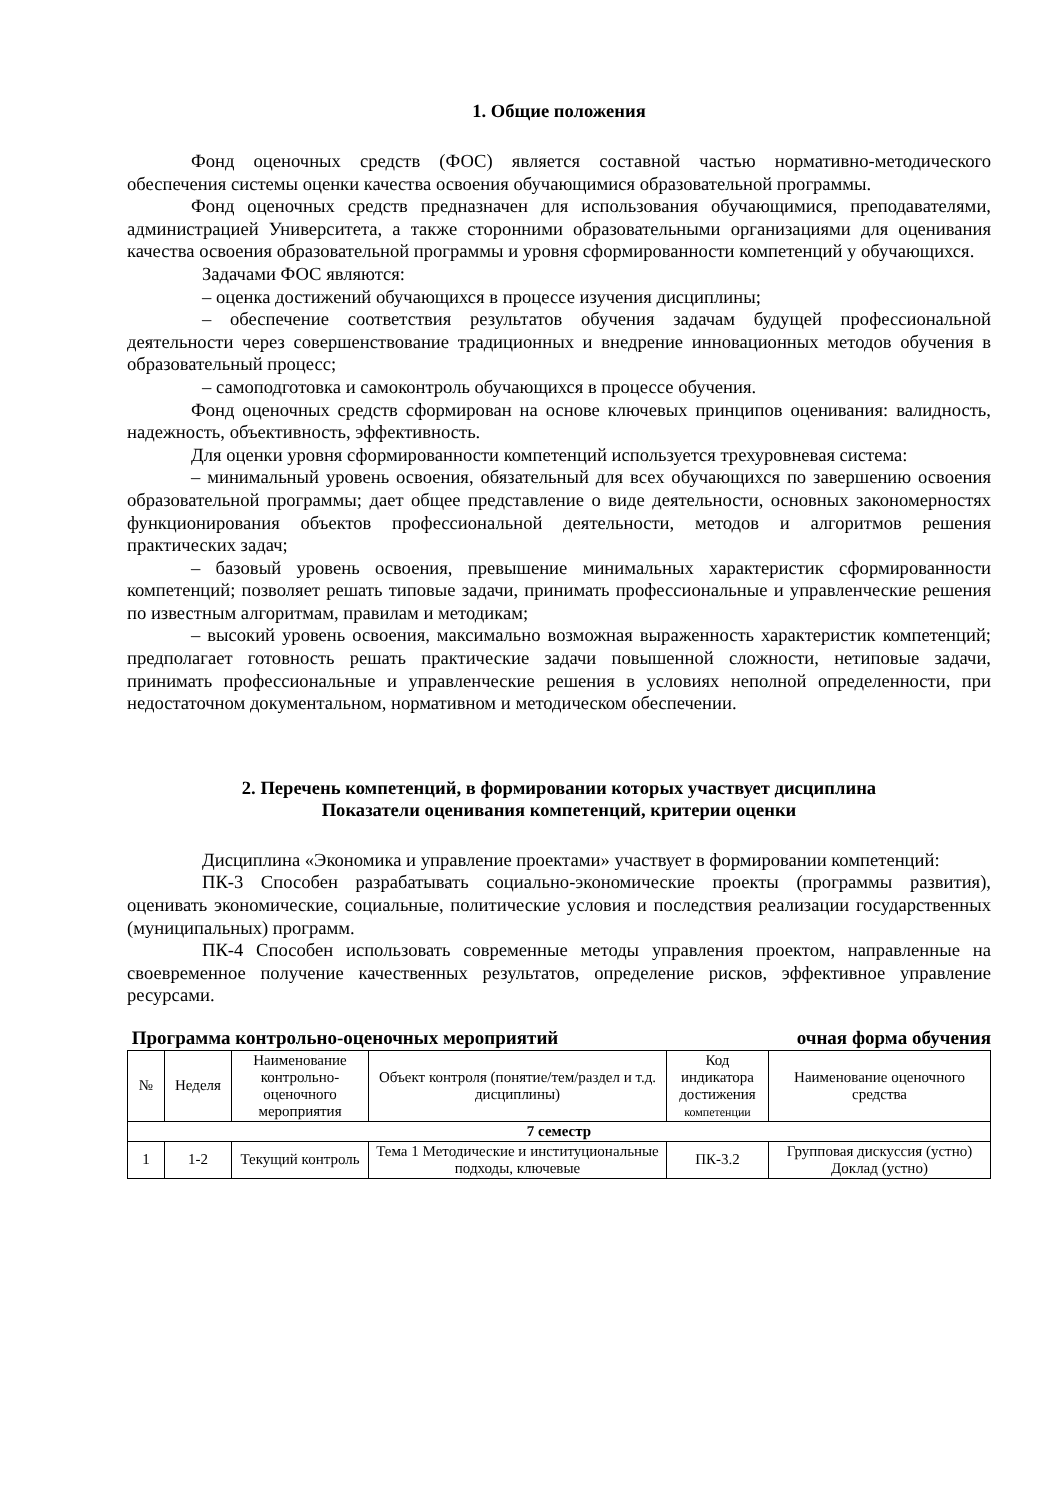1. Общие положения
Фонд оценочных средств (ФОС) является составной частью нормативно-методического обеспечения системы оценки качества освоения обучающимися образовательной программы.
Фонд оценочных средств предназначен для использования обучающимися, преподавателями, администрацией Университета, а также сторонними образовательными организациями для оценивания качества освоения образовательной программы и уровня сформированности компетенций у обучающихся.
Задачами ФОС являются:
– оценка достижений обучающихся в процессе изучения дисциплины;
– обеспечение соответствия результатов обучения задачам будущей профессиональной деятельности через совершенствование традиционных и внедрение инновационных методов обучения в образовательный процесс;
– самоподготовка и самоконтроль обучающихся в процессе обучения.
Фонд оценочных средств сформирован на основе ключевых принципов оценивания: валидность, надежность, объективность, эффективность.
Для оценки уровня сформированности компетенций используется трехуровневая система:
– минимальный уровень освоения, обязательный для всех обучающихся по завершению освоения образовательной программы; дает общее представление о виде деятельности, основных закономерностях функционирования объектов профессиональной деятельности, методов и алгоритмов решения практических задач;
– базовый уровень освоения, превышение минимальных характеристик сформированности компетенций; позволяет решать типовые задачи, принимать профессиональные и управленческие решения по известным алгоритмам, правилам и методикам;
– высокий уровень освоения, максимально возможная выраженность характеристик компетенций; предполагает готовность решать практические задачи повышенной сложности, нетиповые задачи, принимать профессиональные и управленческие решения в условиях неполной определенности, при недостаточном документальном, нормативном и методическом обеспечении.
2. Перечень компетенций, в формировании которых участвует дисциплина
Показатели оценивания компетенций, критерии оценки
Дисциплина «Экономика и управление проектами» участвует в формировании компетенций:
ПК-3 Способен разрабатывать социально-экономические проекты (программы развития), оценивать экономические, социальные, политические условия и последствия реализации государственных (муниципальных) программ.
ПК-4 Способен использовать современные методы управления проектом, направленные на своевременное получение качественных результатов, определение рисков, эффективное управление ресурсами.
Программа контрольно-оценочных мероприятий очная форма обучения
| № | Неделя | Наименование контрольно-оценочного мероприятия | Объект контроля (понятие/тем/раздел и т.д. дисциплины) | Код индикатора достижения компетенции | Наименование оценочного средства |
| --- | --- | --- | --- | --- | --- |
| 7 семестр | | | | | |
| 1 | 1-2 | Текущий контроль | Тема 1 Методические и институциональные подходы, ключевые | ПК-3.2 | Групповая дискуссия (устно) Доклад (устно) |